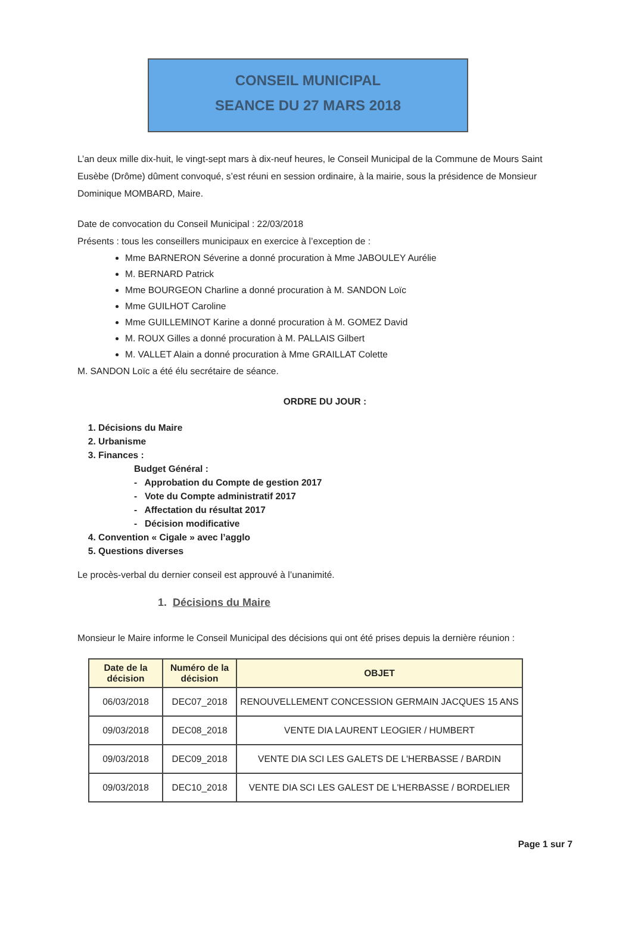CONSEIL MUNICIPAL
SEANCE DU 27 MARS 2018
L’an deux mille dix-huit, le vingt-sept mars à dix-neuf heures, le Conseil Municipal de la Commune de Mours Saint Eusèbe (Drôme) dûment convoqué, s’est réuni en session ordinaire, à la mairie, sous la présidence de Monsieur Dominique MOMBARD, Maire.
Date de convocation du Conseil Municipal : 22/03/2018
Présents : tous les conseillers municipaux en exercice à l’exception de :
Mme BARNERON Séverine a donné procuration à Mme JABOULEY Aurélie
M. BERNARD Patrick
Mme BOURGEON Charline a donné procuration à M. SANDON Loïc
Mme GUILHOT Caroline
Mme GUILLEMINOT Karine a donné procuration à M. GOMEZ David
M. ROUX Gilles a donné procuration à M. PALLAIS Gilbert
M. VALLET Alain a donné procuration à Mme GRAILLAT Colette
M. SANDON Loïc a été élu secrétaire de séance.
ORDRE DU JOUR :
1. Décisions du Maire
2. Urbanisme
3. Finances :
Budget Général :
- Approbation du Compte de gestion 2017
- Vote du Compte administratif 2017
- Affectation du résultat 2017
- Décision modificative
4. Convention « Cigale » avec l’agglo
5. Questions diverses
Le procès-verbal du dernier conseil est approuvé à l’unanimité.
1. Décisions du Maire
Monsieur le Maire informe le Conseil Municipal des décisions qui ont été prises depuis la dernière réunion :
| Date de la décision | Numéro de la décision | OBJET |
| --- | --- | --- |
| 06/03/2018 | DEC07_2018 | RENOUVELLEMENT CONCESSION GERMAIN JACQUES 15 ANS |
| 09/03/2018 | DEC08_2018 | VENTE DIA LAURENT LEOGIER / HUMBERT |
| 09/03/2018 | DEC09_2018 | VENTE DIA SCI LES GALETS DE L'HERBASSE / BARDIN |
| 09/03/2018 | DEC10_2018 | VENTE DIA SCI LES GALEST DE L'HERBASSE / BORDELIER |
Page 1 sur 7